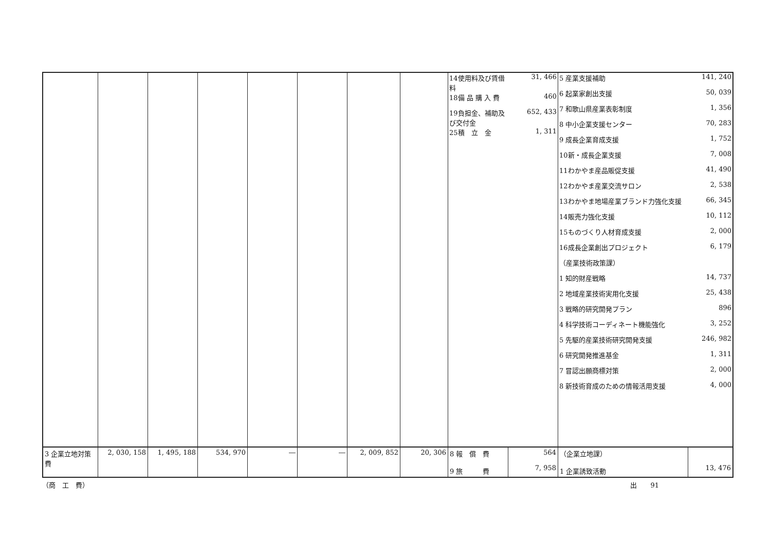| | | | | | | | | / 14使用料及び賃借料 / 31, 466 / / 18備 品 購 入 費 / 460 / / 19負担金、補助及び交付金 / 652, 433 / / 25積 立 金 / 1, 311 / | | / 5 産業支援補助 / 141, 240 / / 6 起業家創出支援 / 50, 039 / / 7 和歌山県産業表彰制度 / 1, 356 / / 8 中小企業支援センター / 70, 283 / / 9 成長企業育成支援 / 1, 752 / / 10新・成長企業支援 / 7, 008 / / 11わかやま産品販促支援 / 41, 490 / / 12わかやま産業交流サロン / 2, 538 / / 13わかやま地場産業ブランド力強化支援 / 66, 345 / / 14販売力強化支援 / 10, 112 / / 15ものづくり人材育成支援 / 2, 000 / / 16成長企業創出プロジェクト / 6, 179 / / （産業技術政策課） / / / 1 知的財産戦略 / 14, 737 / / 2 地域産業技術実用化支援 / 25, 438 / / 3 戦略的研究開発プラン / 896 / / 4 科学技術コーディネート機能強化 / 3, 252 / / 5 先駆的産業技術研究開発支援 / 246, 982 / / 6 研究開発推進基金 / 1, 311 / / 7 冒認出願商標対策 / 2, 000 / / 8 新技術育成のための情報活用支援 / 4, 000 / | |
| 3 企業立地対策費 | 2, 030, 158 | 1, 495, 188 | 534, 970 | ― | ― | 2, 009, 852 | 20, 306 | 8 報 償 費 9 旅 費 | 564 7, 958 | （企業立地課） 1 企業誘致活動 | 13, 476 |
（商　工　費） 出　　91